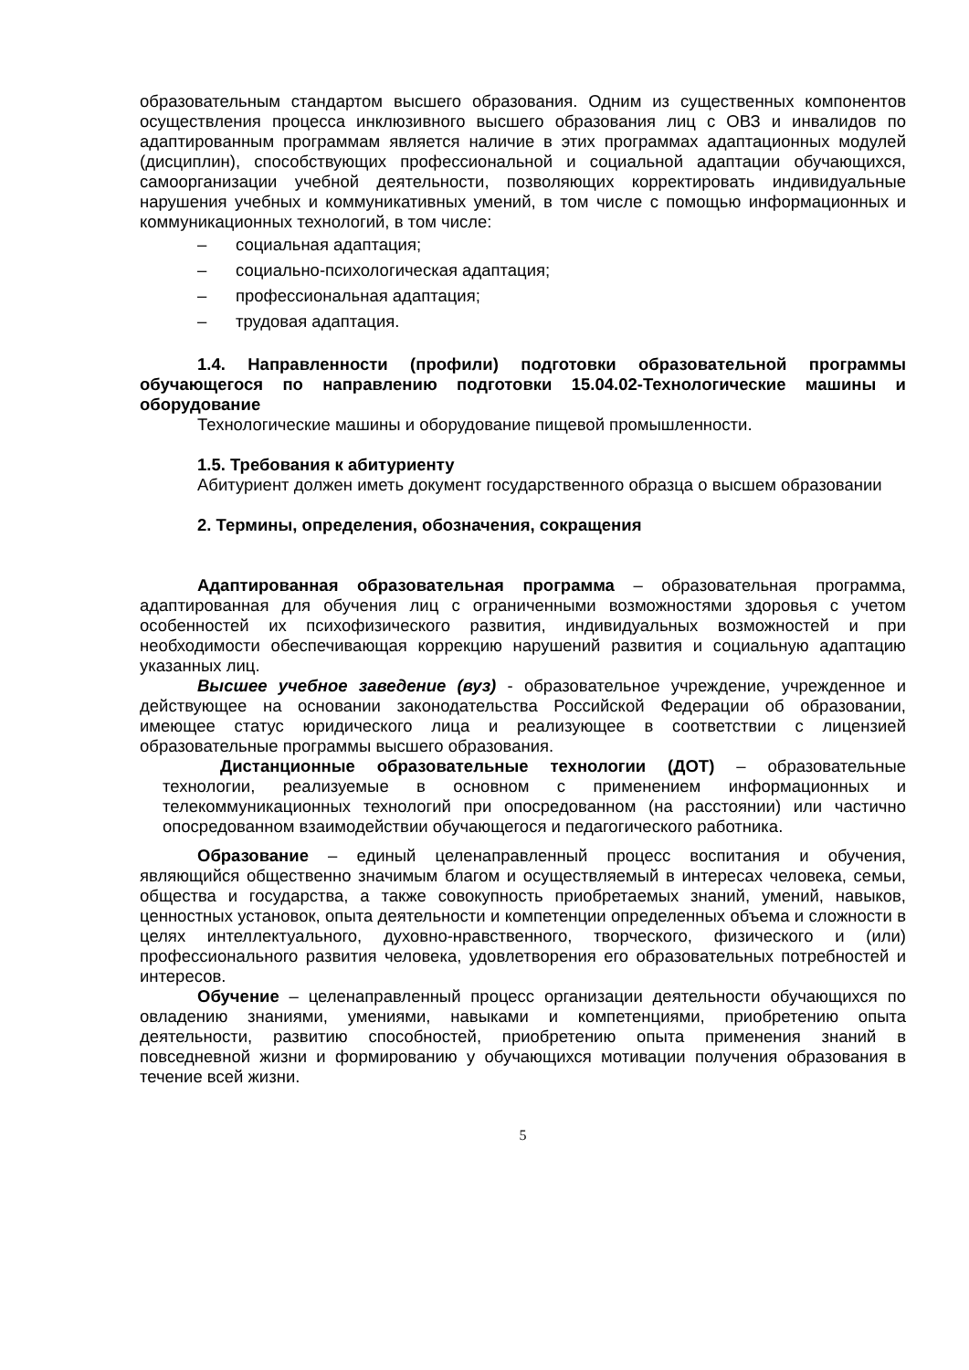образовательным стандартом высшего образования. Одним из существенных компонентов осуществления процесса инклюзивного высшего образования лиц с ОВЗ и инвалидов по адаптированным программам является наличие в этих программах адаптационных модулей (дисциплин), способствующих профессиональной и социальной адаптации обучающихся, самоорганизации учебной деятельности, позволяющих корректировать индивидуальные нарушения учебных и коммуникативных умений, в том числе с помощью информационных и коммуникационных технологий, в том числе:
– социальная адаптация;
– социально-психологическая адаптация;
– профессиональная адаптация;
– трудовая адаптация.
1.4. Направленности (профили) подготовки образовательной программы обучающегося по направлению подготовки 15.04.02-Технологические машины и оборудование
Технологические машины и оборудование пищевой промышленности.
1.5. Требования к абитуриенту
Абитуриент должен иметь документ государственного образца о высшем образовании
2. Термины, определения, обозначения, сокращения
Адаптированная образовательная программа – образовательная программа, адаптированная для обучения лиц с ограниченными возможностями здоровья с учетом особенностей их психофизического развития, индивидуальных возможностей и при необходимости обеспечивающая коррекцию нарушений развития и социальную адаптацию указанных лиц.
Высшее учебное заведение (вуз) - образовательное учреждение, учрежденное и действующее на основании законодательства Российской Федерации об образовании, имеющее статус юридического лица и реализующее в соответствии с лицензией образовательные программы высшего образования.
Дистанционные образовательные технологии (ДОТ) – образовательные технологии, реализуемые в основном с применением информационных и телекоммуникационных технологий при опосредованном (на расстоянии) или частично опосредованном взаимодействии обучающегося и педагогического работника.
Образование – единый целенаправленный процесс воспитания и обучения, являющийся общественно значимым благом и осуществляемый в интересах человека, семьи, общества и государства, а также совокупность приобретаемых знаний, умений, навыков, ценностных установок, опыта деятельности и компетенции определенных объема и сложности в целях интеллектуального, духовно-нравственного, творческого, физического и (или) профессионального развития человека, удовлетворения его образовательных потребностей и интересов.
Обучение – целенаправленный процесс организации деятельности обучающихся по овладению знаниями, умениями, навыками и компетенциями, приобретению опыта деятельности, развитию способностей, приобретению опыта применения знаний в повседневной жизни и формированию у обучающихся мотивации получения образования в течение всей жизни.
5